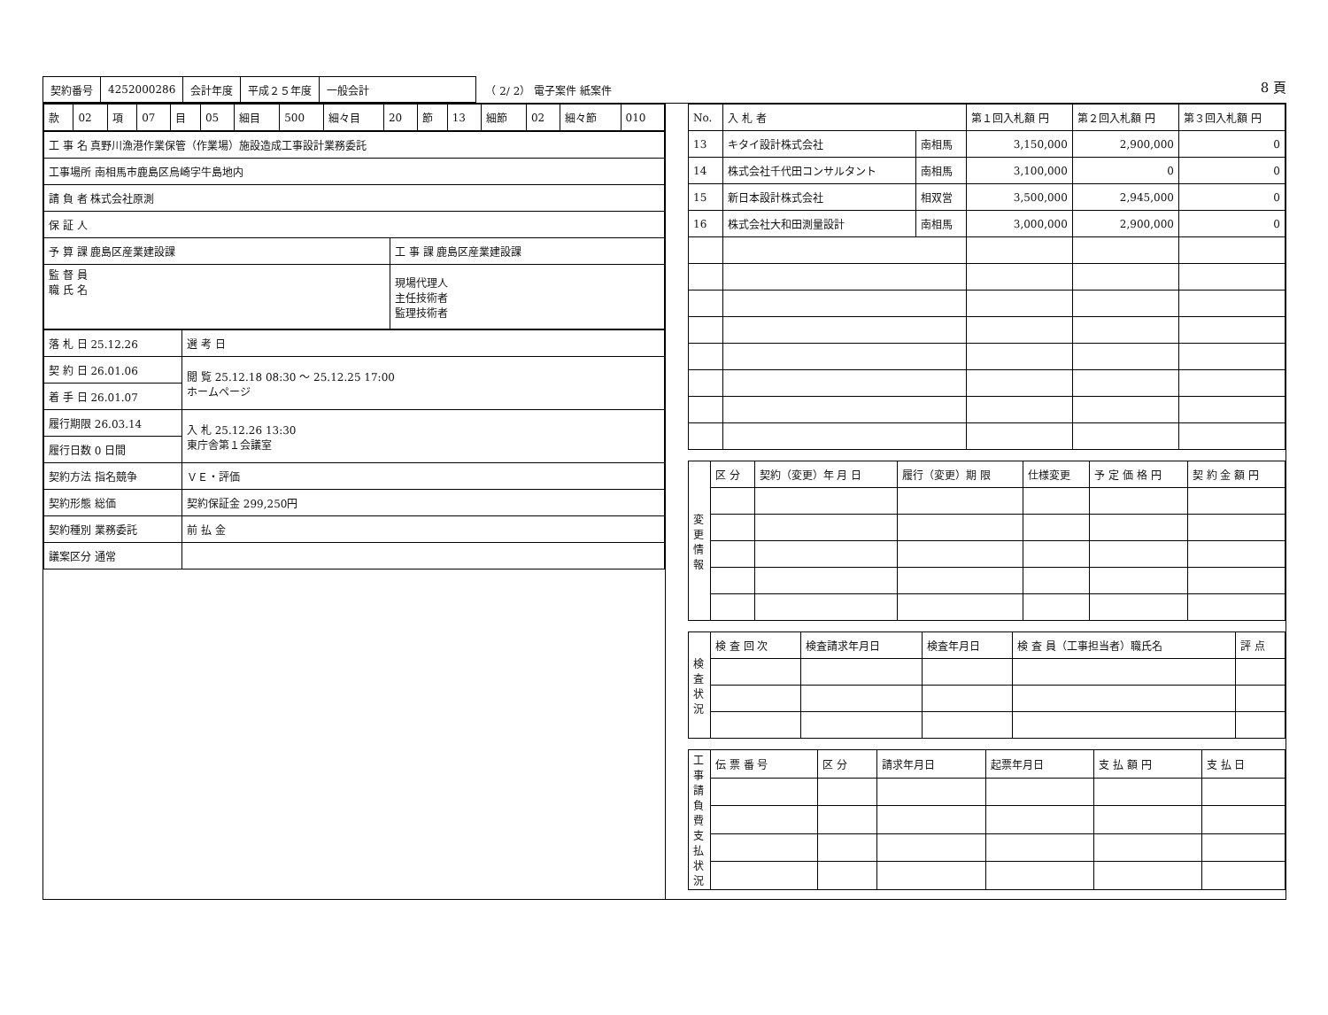| 契約番号 | 4252000286 | 会計年度 | 平成２５年度 | 一般会計 |
（ 2/ 2） 電子案件 紙案件
8 頁
| 款 | 02 | 項 | 07 | 目 | 05 | 細目 | 500 | 細々目 | 20 | 節 | 13 | 細節 | 02 | 細々節 | 010 |
| 工 事 名 真野川漁港作業保管（作業場）施設造成工事設計業務委託 | |
| 工事場所 南相馬市鹿島区烏崎字牛島地内 | |
| 請 負 者 株式会社原測 | |
| 保 証 人 | |
| 予 算 課 鹿島区産業建設課 | 工 事 課 鹿島区産業建設課 |
| 監 督 員 職 氏 名 | 現場代理人 主任技術者 監理技術者 |
| 落 札 日 25.12.26 | 選 考 日 |
| 契 約 日 26.01.06 | 閲 覧 25.12.18 08:30 ～ 25.12.25 17:00 ホームページ |
| 着 手 日 26.01.07 | |
| 履行期限 26.03.14 | 入 札 25.12.26 13:30 東庁舎第１会議室 |
| 履行日数 0 日間 | |
| 契約方法 指名競争 | ＶＥ・評価 |
| 契約形態 総価 | 契約保証金 299,250円 |
| 契約種別 業務委託 | 前 払 金 |
| 議案区分 通常 | |
| No. | 入 札 者 | | 第１回入札額 円 | 第２回入札額 円 | 第３回入札額 円 |
| --- | --- | --- | --- | --- | --- |
| 13 | キタイ設計株式会社 | 南相馬 | 3,150,000 | 2,900,000 | 0 |
| 14 | 株式会社千代田コンサルタント | 南相馬 | 3,100,000 | 0 | 0 |
| 15 | 新日本設計株式会社 | 相双営 | 3,500,000 | 2,945,000 | 0 |
| 16 | 株式会社大和田測量設計 | 南相馬 | 3,000,000 | 2,900,000 | 0 |
| 変 更 情 報 | 区 分 | 契約（変更）年 月 日 | 履行（変更）期 限 | 仕様変更 | 予 定 価 格 円 | 契 約 金 額 円 |
| 検 査 状 況 | 検 査 回 次 | 検査請求年月日 | 検査年月日 | 検 査 員（工事担当者）職氏名 | 評 点 |
| 工事請負費支払状況 | 伝 票 番 号 | 区 分 | 請求年月日 | 起票年月日 | 支 払 額 円 | 支 払 日 |